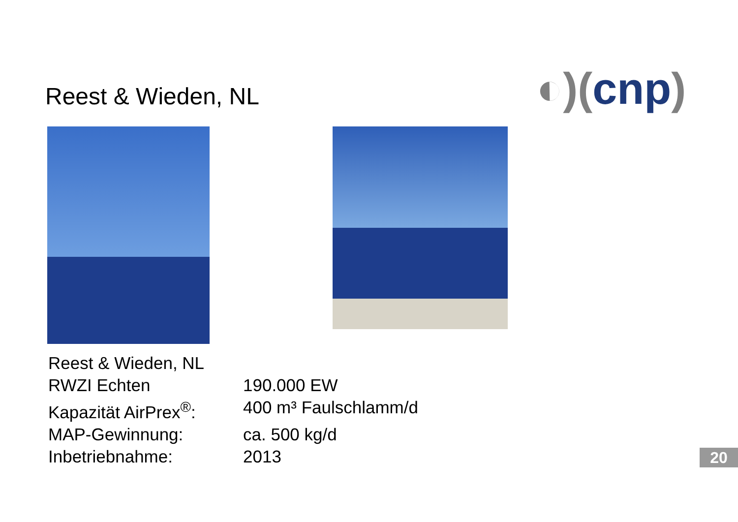Reest & Wieden, NL
◐)(cnp)
Reest & Wieden, NL
| RWZI Echten | 190.000 EW |
| Kapazität AirPrex<sup>®</sup>: | 400 m³ Faulschlamm/d |
| MAP-Gewinnung: | ca. 500 kg/d |
| Inbetriebnahme: | 2013 |
20